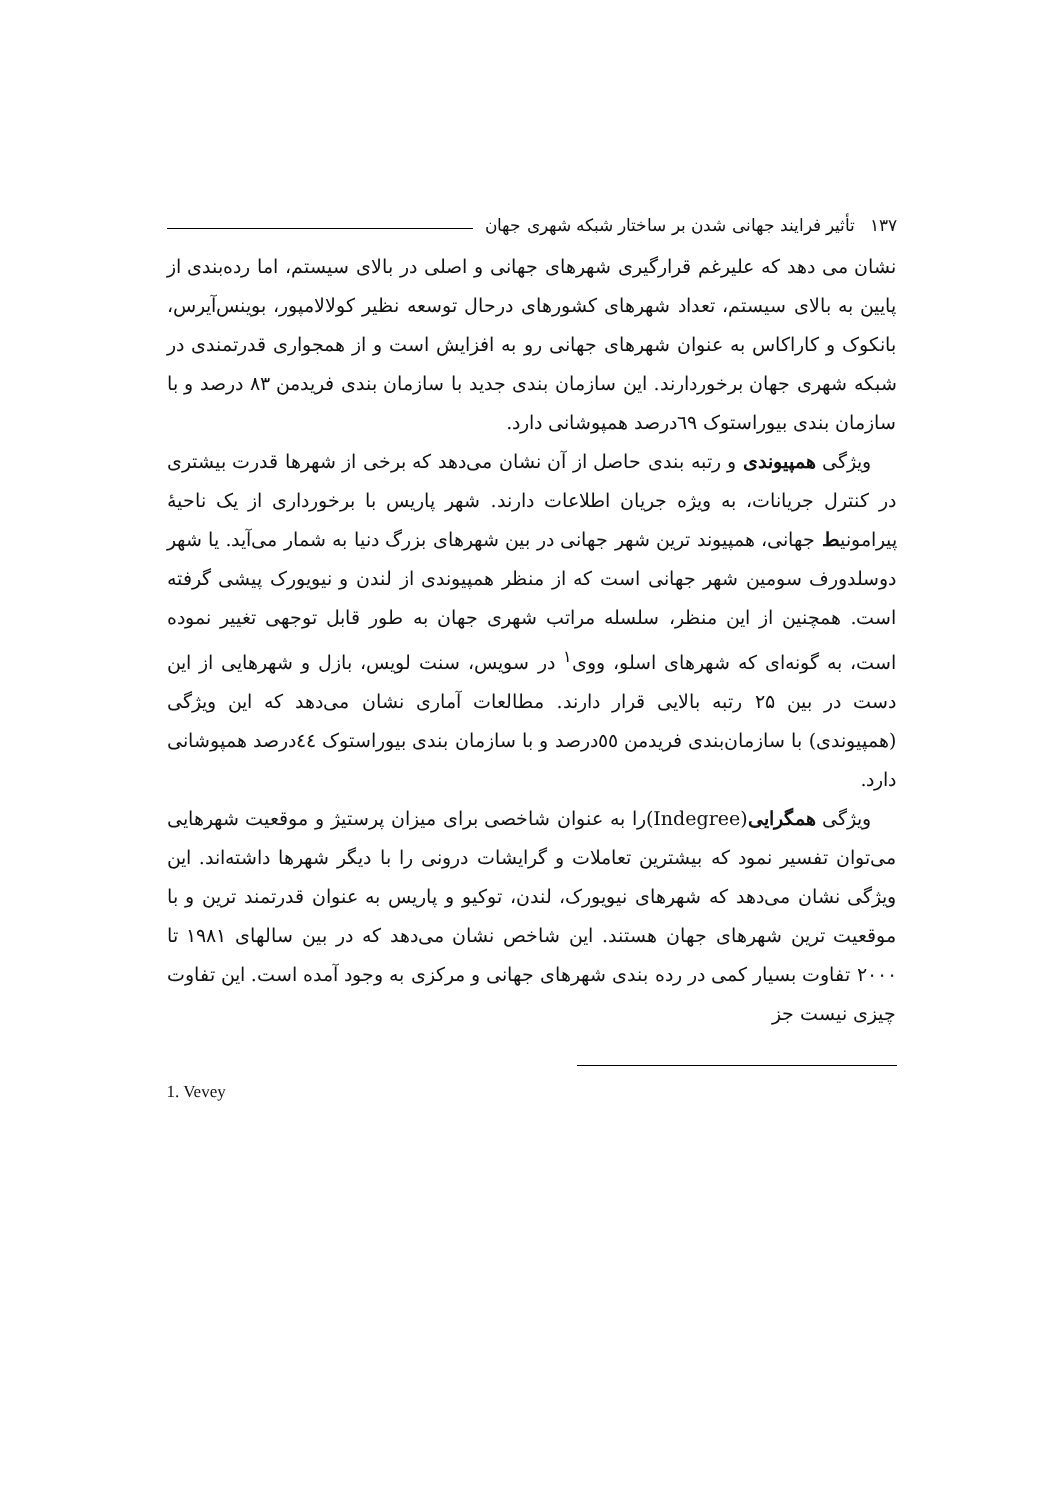۱۳۷ تأثیر فرایند جهانی شدن بر ساختار شبکه شهری جهان
نشان می دهد که علیرغم قرارگیری شهرهای جهانی و اصلی در بالای سیستم، اما رده‌بندی از پایین به بالای سیستم، تعداد شهرهای کشورهای درحال توسعه نظیر کولالامپور، بوینس‌آیرس، بانکوک و کاراکاس به عنوان شهرهای جهانی رو به افزایش است و از همجواری قدرتمندی در شبکه شهری جهان برخوردارند. این سازمان بندی جدید با سازمان بندی فریدمن ۸۳ درصد و با سازمان بندی بیوراستوک ٦٩درصد همپوشانی دارد.
ویژگی همپیوندی و رتبه بندی حاصل از آن نشان می‌دهد که برخی از شهرها قدرت بیشتری در کنترل جریانات، به ویژه جریان اطلاعات دارند. شهر پاریس با برخورداری از یک ناحیهٔ پیرامونیط جهانی، همپیوند ترین شهر جهانی در بین شهرهای بزرگ دنیا به شمار می‌آید. یا شهر دوسلدورف سومین شهر جهانی است که از منظر همپیوندی از لندن و نیویورک پیشی گرفته است. همچنین از این منظر، سلسله مراتب شهری جهان به طور قابل توجهی تغییر نموده است، به گونه‌ای که شهرهای اسلو، ووی<sup>۱</sup> در سویس، سنت لویس، بازل و شهرهایی از این دست در بین ۲۵ رتبه بالایی قرار دارند. مطالعات آماری نشان می‌دهد که این ویژگی (همپیوندی) با سازمان‌بندی فریدمن ٥٥درصد و با سازمان بندی بیوراستوک ٤٤درصد همپوشانی دارد.
ویژگی همگرایی(Indegree)را به عنوان شاخصی برای میزان پرستیژ و موقعیت شهرهایی می‌توان تفسیر نمود که بیشترین تعاملات و گرایشات درونی را با دیگر شهرها داشته‌اند. این ویژگی نشان می‌دهد که شهرهای نیویورک، لندن، توکیو و پاریس به عنوان قدرتمند ترین و با موقعیت ترین شهرهای جهان هستند. این شاخص نشان می‌دهد که در بین سالهای ۱۹۸۱ تا ۲۰۰۰ تفاوت بسیار کمی در رده بندی شهرهای جهانی و مرکزی به وجود آمده است. این تفاوت چیزی نیست جز
1. Vevey